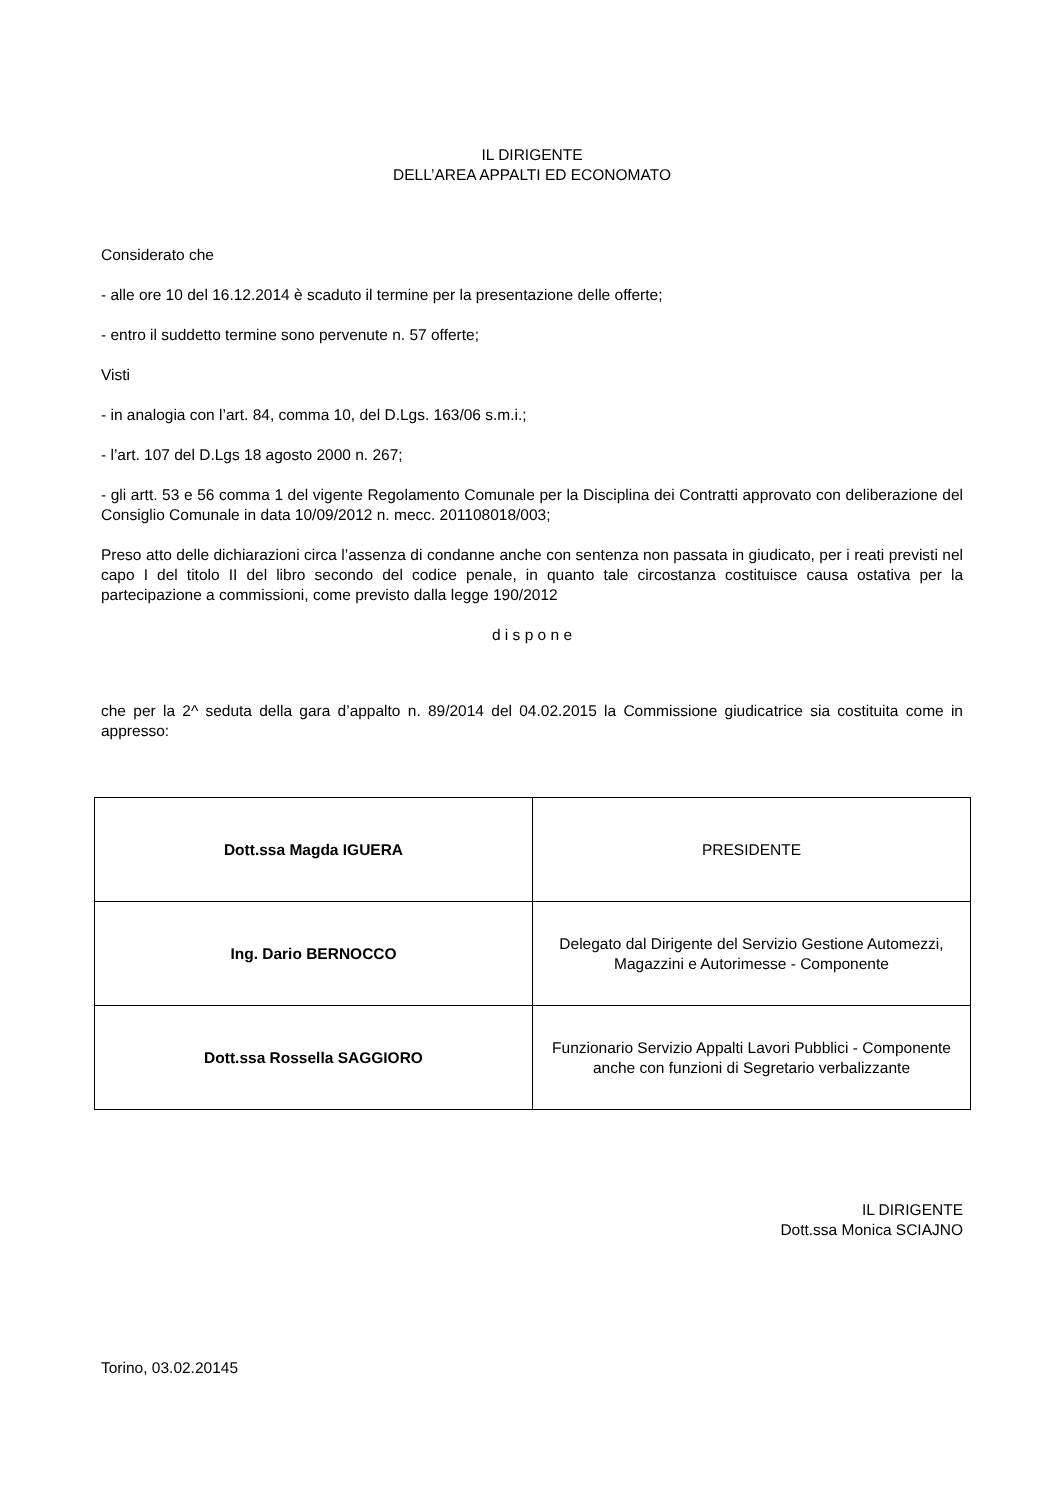IL DIRIGENTE
DELL’AREA APPALTI ED ECONOMATO
Considerato che
- alle ore 10 del 16.12.2014 è scaduto il termine per la presentazione delle offerte;
- entro il suddetto termine sono pervenute n. 57 offerte;
Visti
- in analogia con l’art. 84, comma 10, del D.Lgs. 163/06 s.m.i.;
- l’art. 107 del D.Lgs 18 agosto 2000 n. 267;
- gli artt. 53 e 56 comma 1 del vigente Regolamento Comunale per la Disciplina dei Contratti approvato con deliberazione del Consiglio Comunale in data 10/09/2012 n. mecc. 201108018/003;
Preso atto delle dichiarazioni circa l’assenza di condanne anche con sentenza non passata in giudicato, per i reati previsti nel capo I del titolo II del libro secondo del codice penale, in quanto tale circostanza costituisce causa ostativa per la partecipazione a commissioni, come previsto dalla legge 190/2012
d i s p o n e
che per la 2^ seduta della gara d’appalto n. 89/2014 del 04.02.2015 la Commissione giudicatrice sia costituita come in appresso:
| Dott.ssa Magda IGUERA | PRESIDENTE |
| Ing. Dario BERNOCCO | Delegato dal Dirigente del Servizio Gestione Automezzi, Magazzini e Autorimesse - Componente |
| Dott.ssa Rossella SAGGIORO | Funzionario Servizio Appalti Lavori Pubblici - Componente anche con funzioni di Segretario verbalizzante |
IL DIRIGENTE
Dott.ssa Monica SCIAJNO
Torino, 03.02.20145